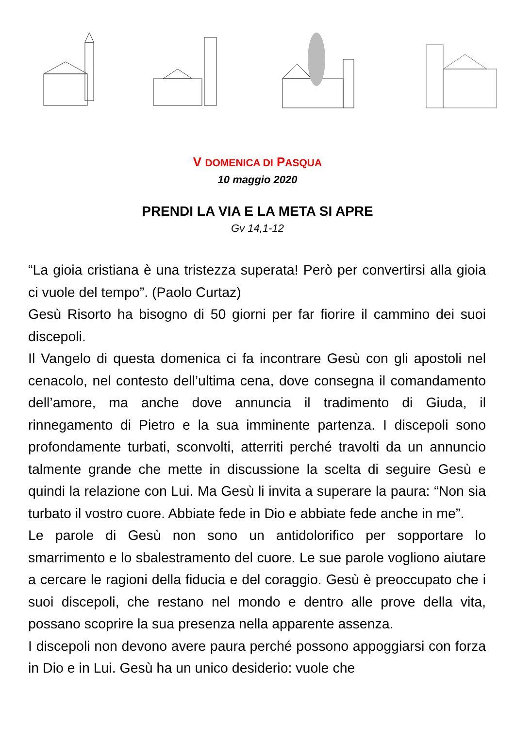V DOMENICA DI PASQUA
10 maggio 2020
PRENDI LA VIA E LA META SI APRE
Gv 14,1-12
“La gioia cristiana è una tristezza superata! Però per convertirsi alla gioia ci vuole del tempo”. (Paolo Curtaz)
Gesù Risorto ha bisogno di 50 giorni per far fiorire il cammino dei suoi discepoli.
Il Vangelo di questa domenica ci fa incontrare Gesù con gli apostoli nel cenacolo, nel contesto dell’ultima cena, dove consegna il comandamento dell’amore, ma anche dove annuncia il tradimento di Giuda, il rinnegamento di Pietro e la sua imminente partenza. I discepoli sono profondamente turbati, sconvolti, atterriti perché travolti da un annuncio talmente grande che mette in discussione la scelta di seguire Gesù e quindi la relazione con Lui. Ma Gesù li invita a superare la paura: “Non sia turbato il vostro cuore. Abbiate fede in Dio e abbiate fede anche in me”.
Le parole di Gesù non sono un antidolorifico per sopportare lo smarrimento e lo sbalestramento del cuore. Le sue parole vogliono aiutare a cercare le ragioni della fiducia e del coraggio. Gesù è preoccupato che i suoi discepoli, che restano nel mondo e dentro alle prove della vita, possano scoprire la sua presenza nella apparente assenza.
I discepoli non devono avere paura perché possono appoggiarsi con forza in Dio e in Lui. Gesù ha un unico desiderio: vuole che